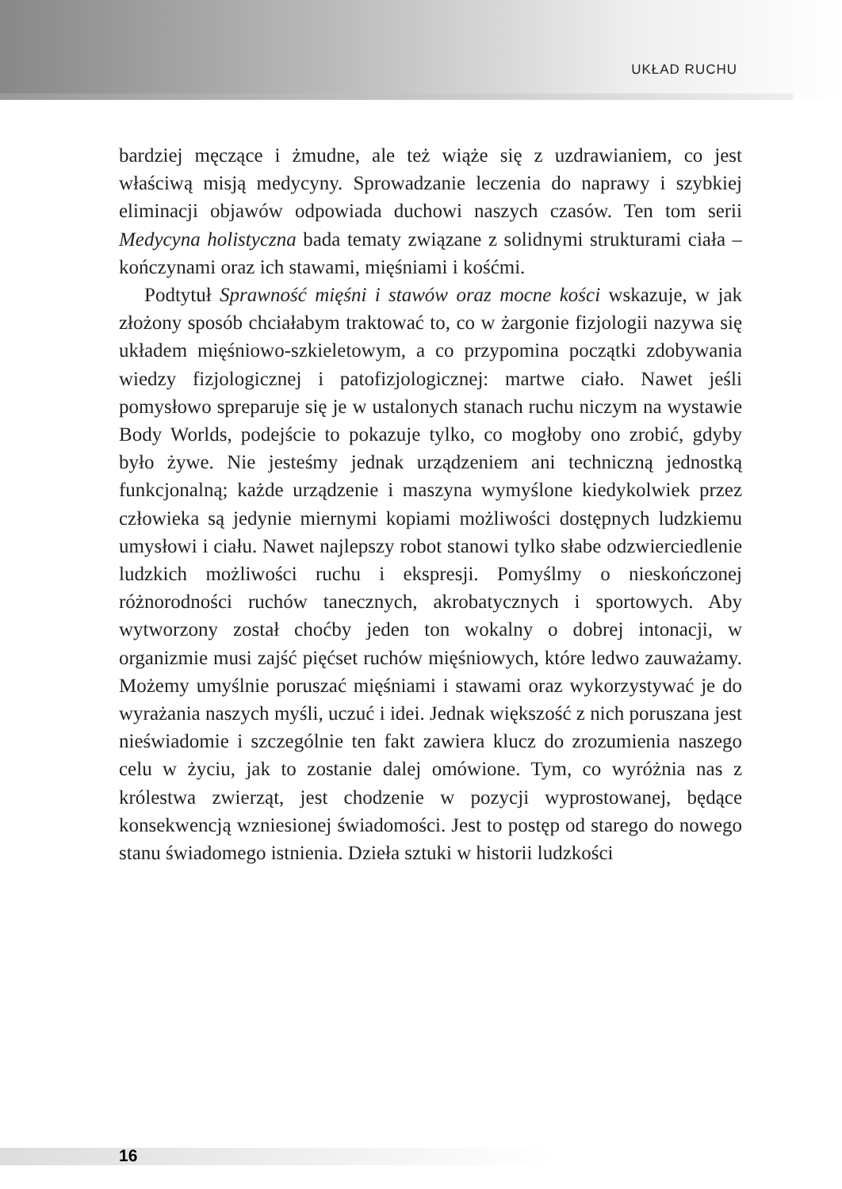UKŁAD RUCHU
bardziej męczące i żmudne, ale też wiąże się z uzdrawianiem, co jest właściwą misją medycyny. Sprowadzanie leczenia do naprawy i szybkiej eliminacji objawów odpowiada duchowi naszych czasów. Ten tom serii Medycyna holistyczna bada tematy związane z solidnymi strukturami ciała – kończynami oraz ich stawami, mięśniami i kośćmi.
Podtytuł Sprawność mięśni i stawów oraz mocne kości wskazuje, w jak złożony sposób chciałabym traktować to, co w żargonie fizjologii nazywa się układem mięśniowo-szkieletowym, a co przypomina początki zdobywania wiedzy fizjologicznej i patofizjologicznej: martwe ciało. Nawet jeśli pomysłowo spreparuje się je w ustalonych stanach ruchu niczym na wystawie Body Worlds, podejście to pokazuje tylko, co mogłoby ono zrobić, gdyby było żywe. Nie jesteśmy jednak urządzeniem ani techniczną jednostką funkcjonalną; każde urządzenie i maszyna wymyślone kiedykolwiek przez człowieka są jedynie miernymi kopiami możliwości dostępnych ludzkiemu umysłowi i ciału. Nawet najlepszy robot stanowi tylko słabe odzwierciedlenie ludzkich możliwości ruchu i ekspresji. Pomyślmy o nieskończonej różnorodności ruchów tanecznych, akrobatycznych i sportowych. Aby wytworzony został choćby jeden ton wokalny o dobrej intonacji, w organizmie musi zajść pięćset ruchów mięśniowych, które ledwo zauważamy. Możemy umyślnie poruszać mięśniami i stawami oraz wykorzystywać je do wyrażania naszych myśli, uczuć i idei. Jednak większość z nich poruszana jest nieświadomie i szczególnie ten fakt zawiera klucz do zrozumienia naszego celu w życiu, jak to zostanie dalej omówione. Tym, co wyróżnia nas z królestwa zwierząt, jest chodzenie w pozycji wyprostowanej, będące konsekwencją wzniesionej świadomości. Jest to postęp od starego do nowego stanu świadomego istnienia. Dzieła sztuki w historii ludzkości
16